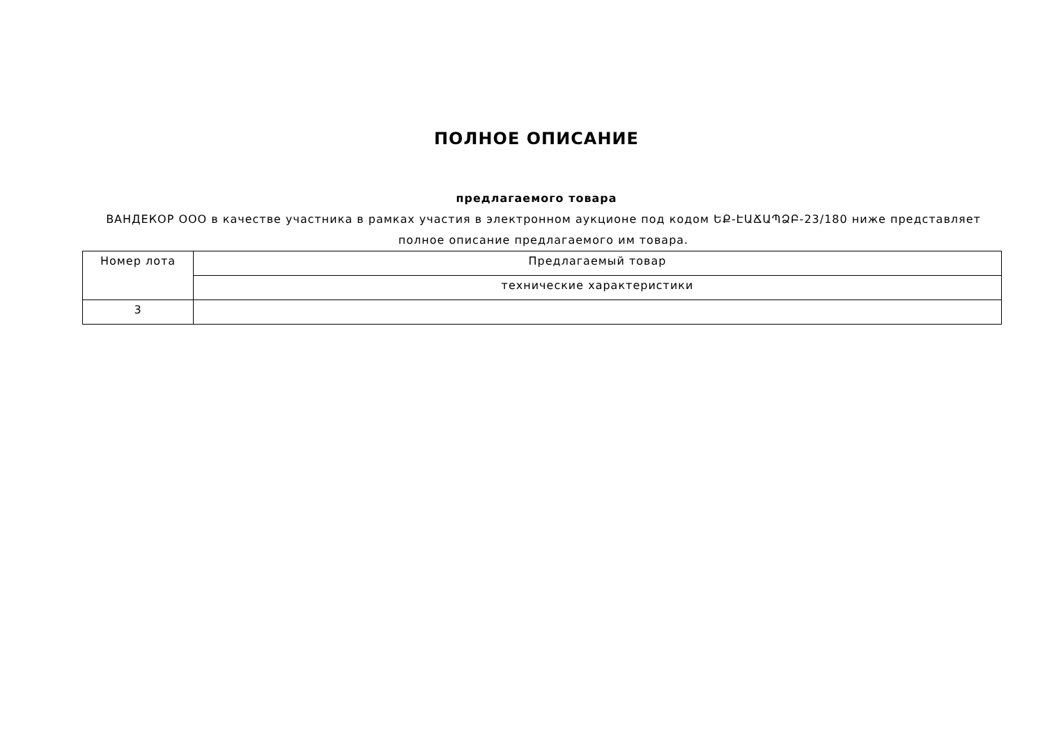ПОЛНОЕ ОПИСАНИЕ
предлагаемого товара
ВАНДЕКОР ООО в качестве участника в рамках участия в электронном аукционе под кодом ԵՔ-ԷԱՃԱՊՁԲ-23/180 ниже представляет полное описание предлагаемого им товара.
| Номер лота | Предлагаемый товар |
| --- | --- |
| | технические характеристики |
| 3 | |